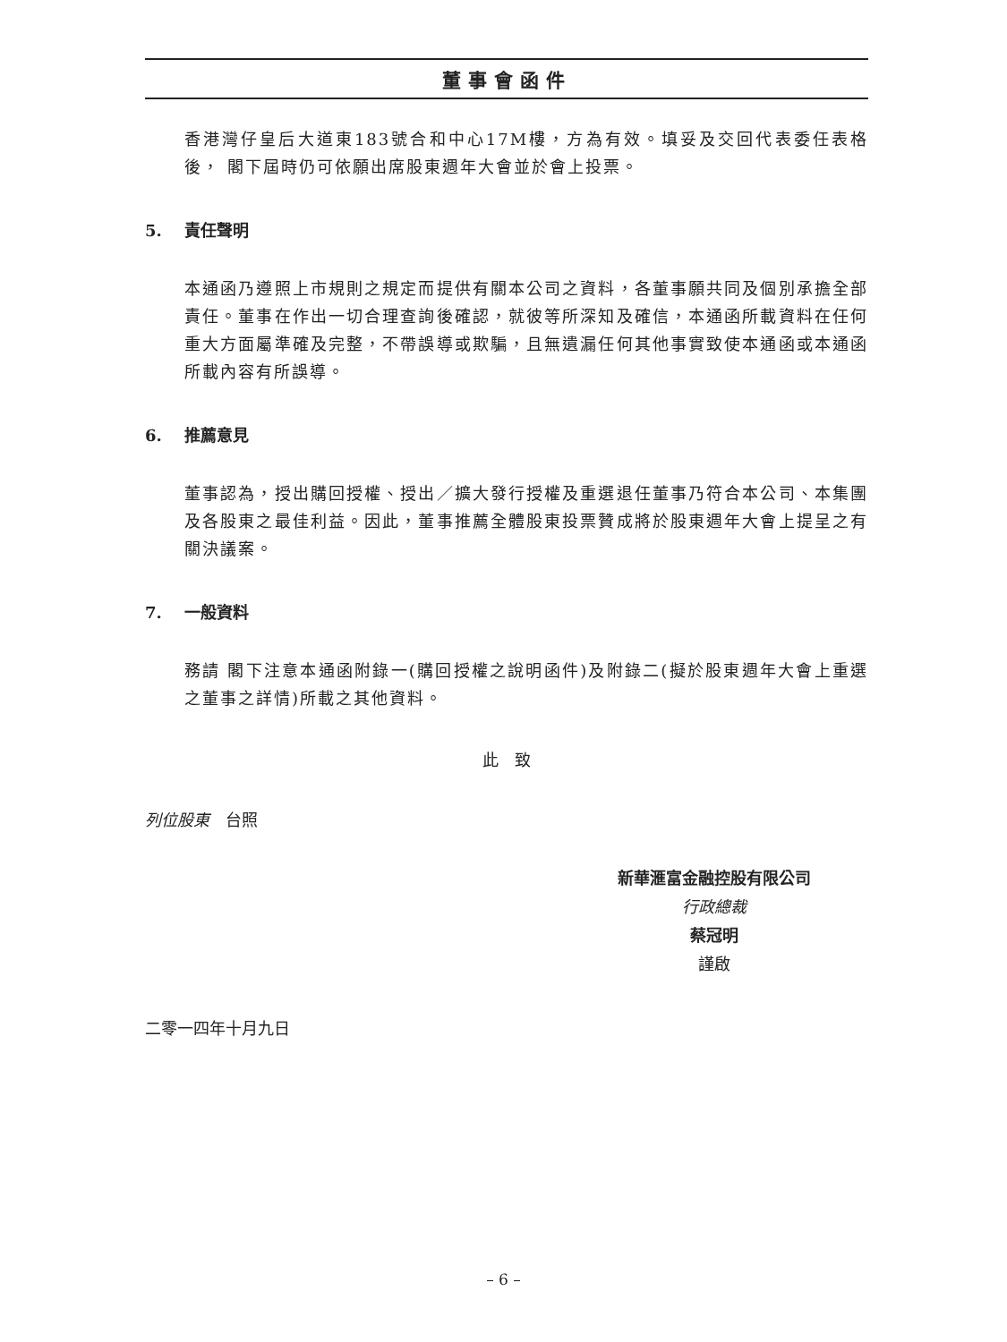董事會函件
香港灣仔皇后大道東183號合和中心17M樓，方為有效。填妥及交回代表委任表格後， 閣下屆時仍可依願出席股東週年大會並於會上投票。
5. 責任聲明
本通函乃遵照上市規則之規定而提供有關本公司之資料，各董事願共同及個別承擔全部責任。董事在作出一切合理查詢後確認，就彼等所深知及確信，本通函所載資料在任何重大方面屬準確及完整，不帶誤導或欺騙，且無遺漏任何其他事實致使本通函或本通函所載內容有所誤導。
6. 推薦意見
董事認為，授出購回授權、授出／擴大發行授權及重選退任董事乃符合本公司、本集團及各股東之最佳利益。因此，董事推薦全體股東投票贊成將於股東週年大會上提呈之有關決議案。
7. 一般資料
務請 閣下注意本通函附錄一(購回授權之說明函件)及附錄二(擬於股東週年大會上重選之董事之詳情)所載之其他資料。
此　致
列位股東　台照
新華滙富金融控股有限公司
行政總裁
蔡冠明
謹啟
二零一四年十月九日
– 6 –